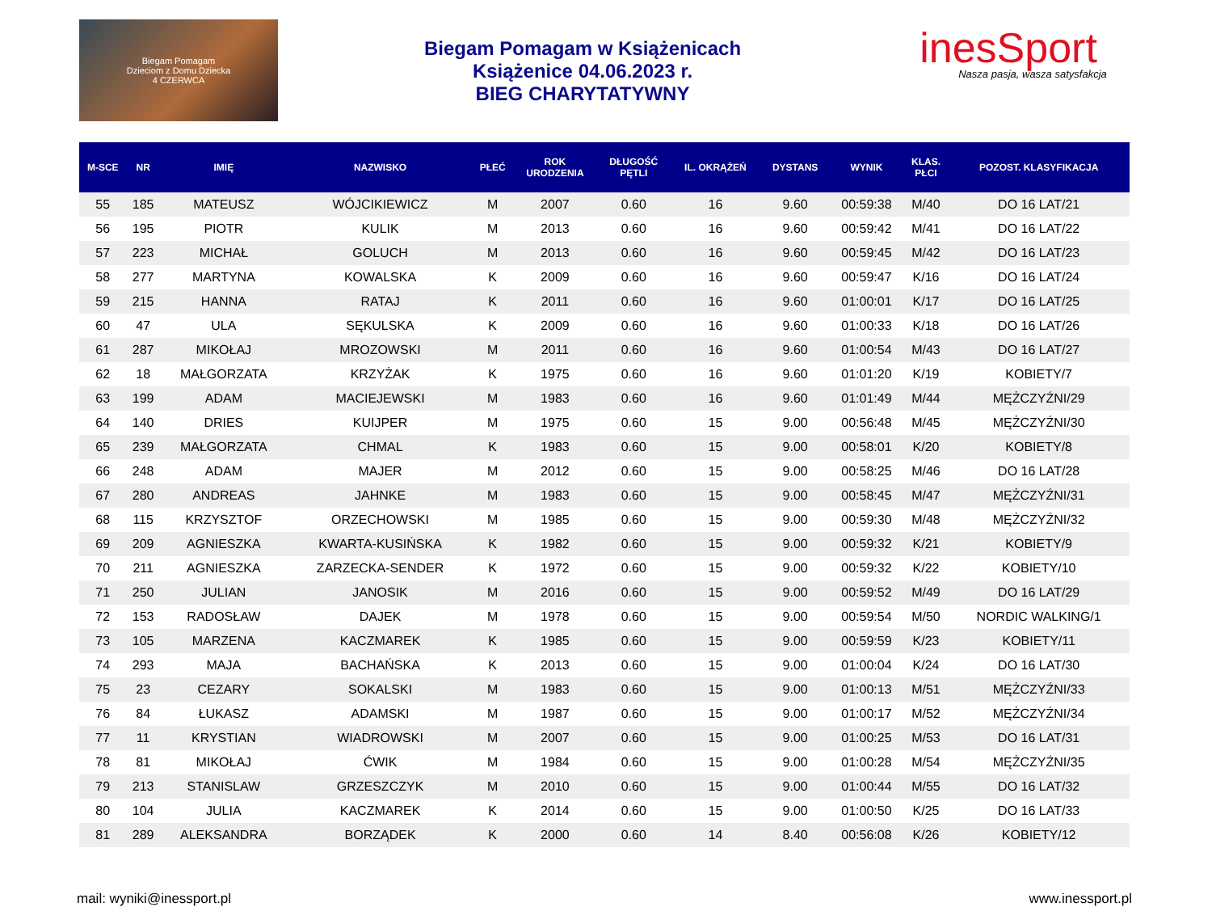Biegam Pomagam
Dzieciom z Domu Dziecka
4 CZERWCA
Biegam Pomagam w Książenicach
Książenice 04.06.2023 r.
BIEG CHARYTATYWNY
inesSport
Nasza pasja, wasza satysfakcja
| M-SCE | NR | IMIĘ | NAZWISKO | PŁEĆ | ROK URODZENIA | DŁUGOŚĆ PĘTLI | IL. OKRĄŻEŃ | DYSTANS | WYNIK | KLAS. PŁCI | POZOST. KLASYFIKACJA |
| --- | --- | --- | --- | --- | --- | --- | --- | --- | --- | --- | --- |
| 55 | 185 | MATEUSZ | WÓJCIKIEWICZ | M | 2007 | 0.60 | 16 | 9.60 | 00:59:38 | M/40 | DO 16 LAT/21 |
| 56 | 195 | PIOTR | KULIK | M | 2013 | 0.60 | 16 | 9.60 | 00:59:42 | M/41 | DO 16 LAT/22 |
| 57 | 223 | MICHAŁ | GOLUCH | M | 2013 | 0.60 | 16 | 9.60 | 00:59:45 | M/42 | DO 16 LAT/23 |
| 58 | 277 | MARTYNA | KOWALSKA | K | 2009 | 0.60 | 16 | 9.60 | 00:59:47 | K/16 | DO 16 LAT/24 |
| 59 | 215 | HANNA | RATAJ | K | 2011 | 0.60 | 16 | 9.60 | 01:00:01 | K/17 | DO 16 LAT/25 |
| 60 | 47 | ULA | SĘKULSKA | K | 2009 | 0.60 | 16 | 9.60 | 01:00:33 | K/18 | DO 16 LAT/26 |
| 61 | 287 | MIKOŁAJ | MROZOWSKI | M | 2011 | 0.60 | 16 | 9.60 | 01:00:54 | M/43 | DO 16 LAT/27 |
| 62 | 18 | MAŁGORZATA | KRZYŻAK | K | 1975 | 0.60 | 16 | 9.60 | 01:01:20 | K/19 | KOBIETY/7 |
| 63 | 199 | ADAM | MACIEJEWSKI | M | 1983 | 0.60 | 16 | 9.60 | 01:01:49 | M/44 | MĘŻCZYŹNI/29 |
| 64 | 140 | DRIES | KUIJPER | M | 1975 | 0.60 | 15 | 9.00 | 00:56:48 | M/45 | MĘŻCZYŹNI/30 |
| 65 | 239 | MAŁGORZATA | CHMAL | K | 1983 | 0.60 | 15 | 9.00 | 00:58:01 | K/20 | KOBIETY/8 |
| 66 | 248 | ADAM | MAJER | M | 2012 | 0.60 | 15 | 9.00 | 00:58:25 | M/46 | DO 16 LAT/28 |
| 67 | 280 | ANDREAS | JAHNKE | M | 1983 | 0.60 | 15 | 9.00 | 00:58:45 | M/47 | MĘŻCZYŹNI/31 |
| 68 | 115 | KRZYSZTOF | ORZECHOWSKI | M | 1985 | 0.60 | 15 | 9.00 | 00:59:30 | M/48 | MĘŻCZYŹNI/32 |
| 69 | 209 | AGNIESZKA | KWARTA-KUSIŃSKA | K | 1982 | 0.60 | 15 | 9.00 | 00:59:32 | K/21 | KOBIETY/9 |
| 70 | 211 | AGNIESZKA | ZARZECKA-SENDER | K | 1972 | 0.60 | 15 | 9.00 | 00:59:32 | K/22 | KOBIETY/10 |
| 71 | 250 | JULIAN | JANOSIK | M | 2016 | 0.60 | 15 | 9.00 | 00:59:52 | M/49 | DO 16 LAT/29 |
| 72 | 153 | RADOSŁAW | DAJEK | M | 1978 | 0.60 | 15 | 9.00 | 00:59:54 | M/50 | NORDIC WALKING/1 |
| 73 | 105 | MARZENA | KACZMAREK | K | 1985 | 0.60 | 15 | 9.00 | 00:59:59 | K/23 | KOBIETY/11 |
| 74 | 293 | MAJA | BACHAŃSKA | K | 2013 | 0.60 | 15 | 9.00 | 01:00:04 | K/24 | DO 16 LAT/30 |
| 75 | 23 | CEZARY | SOKALSKI | M | 1983 | 0.60 | 15 | 9.00 | 01:00:13 | M/51 | MĘŻCZYŹNI/33 |
| 76 | 84 | ŁUKASZ | ADAMSKI | M | 1987 | 0.60 | 15 | 9.00 | 01:00:17 | M/52 | MĘŻCZYŹNI/34 |
| 77 | 11 | KRYSTIAN | WIADROWSKI | M | 2007 | 0.60 | 15 | 9.00 | 01:00:25 | M/53 | DO 16 LAT/31 |
| 78 | 81 | MIKOŁAJ | ĆWIK | M | 1984 | 0.60 | 15 | 9.00 | 01:00:28 | M/54 | MĘŻCZYŹNI/35 |
| 79 | 213 | STANISLAW | GRZESZCZYK | M | 2010 | 0.60 | 15 | 9.00 | 01:00:44 | M/55 | DO 16 LAT/32 |
| 80 | 104 | JULIA | KACZMAREK | K | 2014 | 0.60 | 15 | 9.00 | 01:00:50 | K/25 | DO 16 LAT/33 |
| 81 | 289 | ALEKSANDRA | BORZĄDEK | K | 2000 | 0.60 | 14 | 8.40 | 00:56:08 | K/26 | KOBIETY/12 |
mail: wyniki@inessport.pl www.inessport.pl